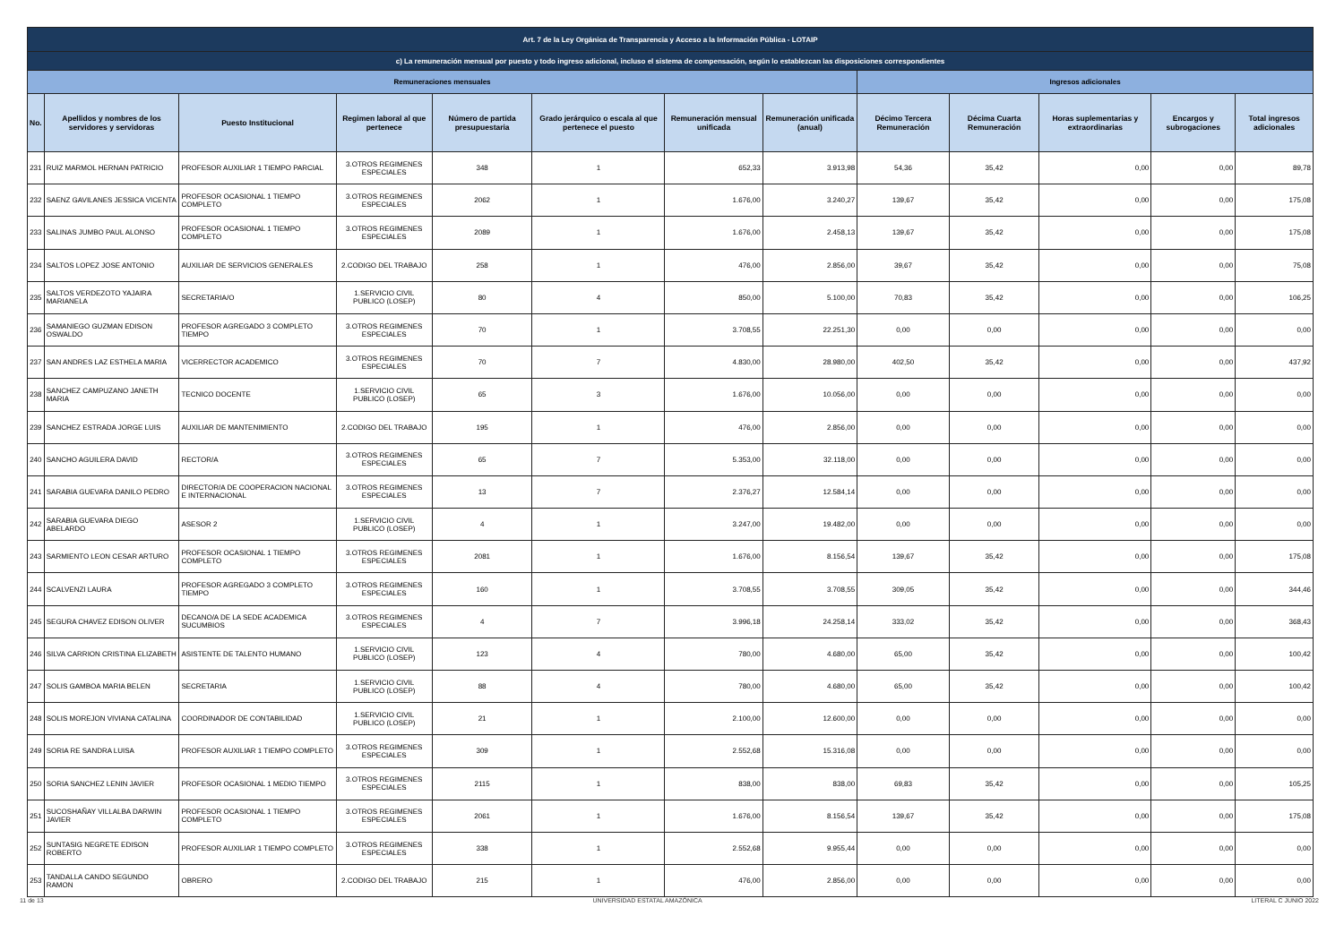| Art. 7 de la Ley Orgánica de Transparencia y Acceso a la Información Pública - LOTAIP | | | | | | | | | | | | |
| --- | --- | --- | --- | --- | --- | --- | --- | --- | --- | --- | --- | --- |
| c) La remuneración mensual por puesto y todo ingreso adicional, incluso el sistema de compensación, según lo establezcan las disposiciones correspondientes | | | | | | | | | | | | |
| Remuneraciones mensuales | | | | | | | | Ingresos adicionales | | | | |
| No. | Apellidos y nombres de los servidores y servidoras | Puesto Institucional | Regimen laboral al que pertenece | Número de partida presupuestaria | Grado jerárquico o escala al que pertenece el puesto | Remuneración mensual unificada | Remuneración unificada (anual) | Décimo Tercera Remuneración | Décima Cuarta Remuneración | Horas suplementarias y extraordinarias | Encargos y subrogaciones | Total ingresos adicionales |
| 231 | RUIZ MARMOL HERNAN PATRICIO | PROFESOR AUXILIAR 1 TIEMPO PARCIAL | 3.OTROS REGIMENES ESPECIALES | 348 | 1 | 652,33 | 3.913,98 | 54,36 | 35,42 | 0,00 | 0,00 | 89,78 |
| 232 | SAENZ GAVILANES JESSICA VICENTA | PROFESOR OCASIONAL 1 TIEMPO COMPLETO | 3.OTROS REGIMENES ESPECIALES | 2062 | 1 | 1.676,00 | 3.240,27 | 139,67 | 35,42 | 0,00 | 0,00 | 175,08 |
| 233 | SALINAS JUMBO PAUL ALONSO | PROFESOR OCASIONAL 1 TIEMPO COMPLETO | 3.OTROS REGIMENES ESPECIALES | 2089 | 1 | 1.676,00 | 2.458,13 | 139,67 | 35,42 | 0,00 | 0,00 | 175,08 |
| 234 | SALTOS LOPEZ JOSE ANTONIO | AUXILIAR DE SERVICIOS GENERALES | 2.CODIGO DEL TRABAJO | 258 | 1 | 476,00 | 2.856,00 | 39,67 | 35,42 | 0,00 | 0,00 | 75,08 |
| 235 | SALTOS VERDEZOTO YAJAIRA MARIANELA | SECRETARIA/O | 1.SERVICIO CIVIL PUBLICO (LOSEP) | 80 | 4 | 850,00 | 5.100,00 | 70,83 | 35,42 | 0,00 | 0,00 | 106,25 |
| 236 | SAMANIEGO GUZMAN EDISON OSWALDO | PROFESOR AGREGADO 3 COMPLETO TIEMPO | 3.OTROS REGIMENES ESPECIALES | 70 | 1 | 3.708,55 | 22.251,30 | 0,00 | 0,00 | 0,00 | 0,00 | 0,00 |
| 237 | SAN ANDRES LAZ ESTHELA MARIA | VICERRECTOR ACADEMICO | 3.OTROS REGIMENES ESPECIALES | 70 | 7 | 4.830,00 | 28.980,00 | 402,50 | 35,42 | 0,00 | 0,00 | 437,92 |
| 238 | SANCHEZ CAMPUZANO JANETH MARIA | TECNICO DOCENTE | 1.SERVICIO CIVIL PUBLICO (LOSEP) | 65 | 3 | 1.676,00 | 10.056,00 | 0,00 | 0,00 | 0,00 | 0,00 | 0,00 |
| 239 | SANCHEZ ESTRADA JORGE LUIS | AUXILIAR DE MANTENIMIENTO | 2.CODIGO DEL TRABAJO | 195 | 1 | 476,00 | 2.856,00 | 0,00 | 0,00 | 0,00 | 0,00 | 0,00 |
| 240 | SANCHO AGUILERA DAVID | RECTOR/A | 3.OTROS REGIMENES ESPECIALES | 65 | 7 | 5.353,00 | 32.118,00 | 0,00 | 0,00 | 0,00 | 0,00 | 0,00 |
| 241 | SARABIA GUEVARA DANILO PEDRO | DIRECTOR/A DE COOPERACION NACIONAL E INTERNACIONAL | 3.OTROS REGIMENES ESPECIALES | 13 | 7 | 2.376,27 | 12.584,14 | 0,00 | 0,00 | 0,00 | 0,00 | 0,00 |
| 242 | SARABIA GUEVARA DIEGO ABELARDO | ASESOR 2 | 1.SERVICIO CIVIL PUBLICO (LOSEP) | 4 | 1 | 3.247,00 | 19.482,00 | 0,00 | 0,00 | 0,00 | 0,00 | 0,00 |
| 243 | SARMIENTO LEON CESAR ARTURO | PROFESOR OCASIONAL 1 TIEMPO COMPLETO | 3.OTROS REGIMENES ESPECIALES | 2081 | 1 | 1.676,00 | 8.156,54 | 139,67 | 35,42 | 0,00 | 0,00 | 175,08 |
| 244 | SCALVENZI LAURA | PROFESOR AGREGADO 3 COMPLETO TIEMPO | 3.OTROS REGIMENES ESPECIALES | 160 | 1 | 3.708,55 | 3.708,55 | 309,05 | 35,42 | 0,00 | 0,00 | 344,46 |
| 245 | SEGURA CHAVEZ EDISON OLIVER | DECANO/A DE LA SEDE ACADEMICA SUCUMBIOS | 3.OTROS REGIMENES ESPECIALES | 4 | 7 | 3.996,18 | 24.258,14 | 333,02 | 35,42 | 0,00 | 0,00 | 368,43 |
| 246 | SILVA CARRION CRISTINA ELIZABETH | ASISTENTE DE TALENTO HUMANO | 1.SERVICIO CIVIL PUBLICO (LOSEP) | 123 | 4 | 780,00 | 4.680,00 | 65,00 | 35,42 | 0,00 | 0,00 | 100,42 |
| 247 | SOLIS GAMBOA MARIA BELEN | SECRETARIA | 1.SERVICIO CIVIL PUBLICO (LOSEP) | 88 | 4 | 780,00 | 4.680,00 | 65,00 | 35,42 | 0,00 | 0,00 | 100,42 |
| 248 | SOLIS MOREJON VIVIANA CATALINA | COORDINADOR DE CONTABILIDAD | 1.SERVICIO CIVIL PUBLICO (LOSEP) | 21 | 1 | 2.100,00 | 12.600,00 | 0,00 | 0,00 | 0,00 | 0,00 | 0,00 |
| 249 | SORIA RE SANDRA LUISA | PROFESOR AUXILIAR 1 TIEMPO COMPLETO | 3.OTROS REGIMENES ESPECIALES | 309 | 1 | 2.552,68 | 15.316,08 | 0,00 | 0,00 | 0,00 | 0,00 | 0,00 |
| 250 | SORIA SANCHEZ LENIN JAVIER | PROFESOR OCASIONAL 1 MEDIO TIEMPO | 3.OTROS REGIMENES ESPECIALES | 2115 | 1 | 838,00 | 838,00 | 69,83 | 35,42 | 0,00 | 0,00 | 105,25 |
| 251 | SUCOSHAÑAY VILLALBA DARWIN JAVIER | PROFESOR OCASIONAL 1 TIEMPO COMPLETO | 3.OTROS REGIMENES ESPECIALES | 2061 | 1 | 1.676,00 | 8.156,54 | 139,67 | 35,42 | 0,00 | 0,00 | 175,08 |
| 252 | SUNTASIG NEGRETE EDISON ROBERTO | PROFESOR AUXILIAR 1 TIEMPO COMPLETO | 3.OTROS REGIMENES ESPECIALES | 338 | 1 | 2.552,68 | 9.955,44 | 0,00 | 0,00 | 0,00 | 0,00 | 0,00 |
| 253 | TANDALLA CANDO SEGUNDO RAMON | OBRERO | 2.CODIGO DEL TRABAJO | 215 | 1 | 476,00 | 2.856,00 | 0,00 | 0,00 | 0,00 | 0,00 | 0,00 |
11 de 13 UNIVERSIDAD ESTATAL AMAZÓNICA LITERAL C JUNIO 2022